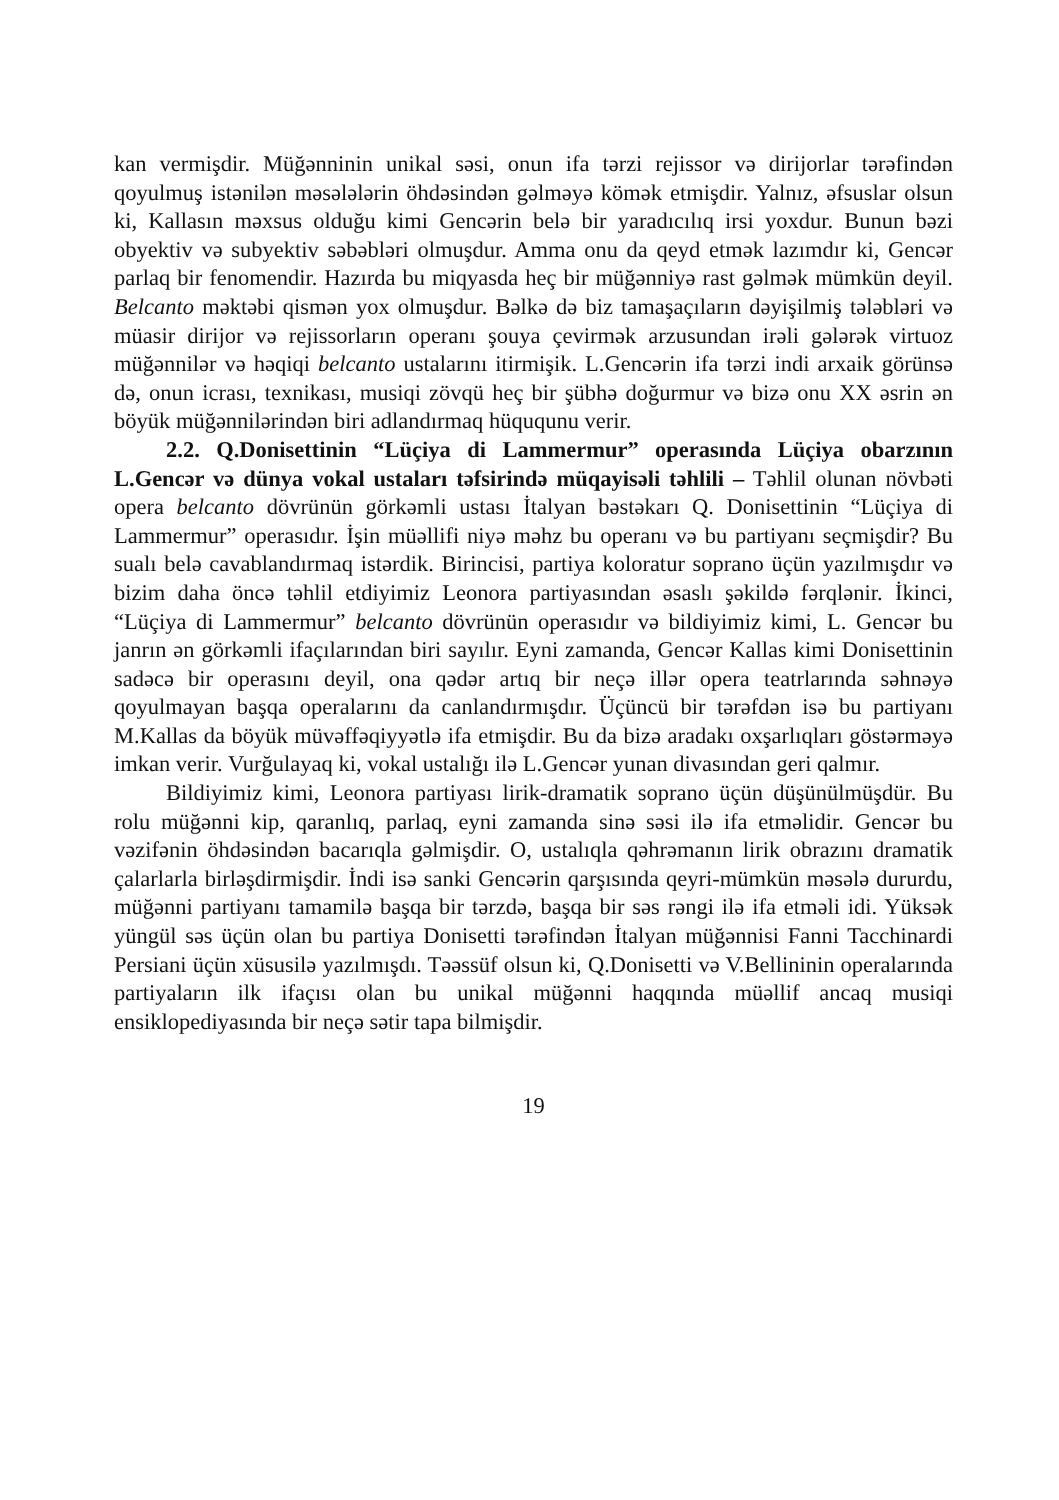kan vermişdir. Müğənninin unikal səsi, onun ifa tərzi rejissor və dirijorlar tərəfindən qoyulmuş istənilən məsələlərin öhdəsindən gəlməyə kömək etmişdir. Yalnız, əfsuslar olsun ki, Kallasın məxsus olduğu kimi Gencərin belə bir yaradıcılıq irsi yoxdur. Bunun bəzi obyektiv və subyektiv səbəbləri olmuşdur. Amma onu da qeyd etmək lazımdır ki, Gencər parlaq bir fenomendir. Hazırda bu miqyasda heç bir müğənniyə rast gəlmək mümkün deyil. Belcanto məktəbi qismən yox olmuşdur. Bəlkə də biz tamaşaçıların dəyişilmiş tələbləri və müasir dirijor və rejissorların operanı şouya çevirmək arzusundan irəli gələrək virtuoz müğənnilər və həqiqi belcanto ustalarını itirmişik. L.Gencərin ifa tərzi indi arxaik görünsə də, onun icrası, texnikası, musiqi zövqü heç bir şübhə doğurmur və bizə onu XX əsrin ən böyük müğənnilərindən biri adlandırmaq hüququnu verir.
2.2. Q.Donisettinin “Lüçiya di Lammermur” operasında Lüçiya obarzının L.Gencər və dünya vokal ustaları təfsirində müqayisəli təhlili – Təhlil olunan növbəti opera belcanto dövrünün görkəmli ustası İtalyan bəstəkarı Q. Donisettinin “Lüçiya di Lammermur” operasıdır. İşin müəllifi niyə məhz bu operanı və bu partiyanı seçmişdir? Bu sualı belə cavablandırmaq istərdik. Birincisi, partiya koloratur soprano üçün yazılmışdır və bizim daha öncə təhlil etdiyimiz Leonora partiyasından əsaslı şəkildə fərqlənir. İkinci, “Lüçiya di Lammermur” belcanto dövrünün operasıdır və bildiyimiz kimi, L. Gencər bu janrın ən görkəmli ifaçılarından biri sayılır. Eyni zamanda, Gencər Kallas kimi Donisettinin sadəcə bir operasını deyil, ona qədər artıq bir neçə illər opera teatrlarında səhnəyə qoyulmayan başqa operalarını da canlandırmışdır. Üçüncü bir tərəfdən isə bu partiyanı M.Kallas da böyük müvəffəqiyyətlə ifa etmişdir. Bu da bizə aradakı oxşarlıqları göstərməyə imkan verir. Vurğulayaq ki, vokal ustalığı ilə L.Gencər yunan divasından geri qalmır.
Bildiyimiz kimi, Leonora partiyası lirik-dramatik soprano üçün düşünülmüşdür. Bu rolu müğənni kip, qaranlıq, parlaq, eyni zamanda sinə səsi ilə ifa etməlidir. Gencər bu vəzifənin öhdəsindən bacarıqla gəlmişdir. O, ustalıqla qəhrəmanın lirik obrazını dramatik çalarlarla birləşdirmişdir. İndi isə sanki Gencərin qarşısında qeyri-mümkün məsələ dururdu, müğənni partiyanı tamamilə başqa bir tərzdə, başqa bir səs rəngi ilə ifa etməli idi. Yüksək yüngül səs üçün olan bu partiya Donisetti tərəfindən İtalyan müğənnisi Fanni Tacchinardi Persiani üçün xüsusilə yazılmışdı. Təəssüf olsun ki, Q.Donisetti və V.Bellininin operalarında partiyaların ilk ifaçısı olan bu unikal müğənni haqqında müəllif ancaq musiqi ensiklopediyasında bir neçə sətir tapa bilmişdir.
19